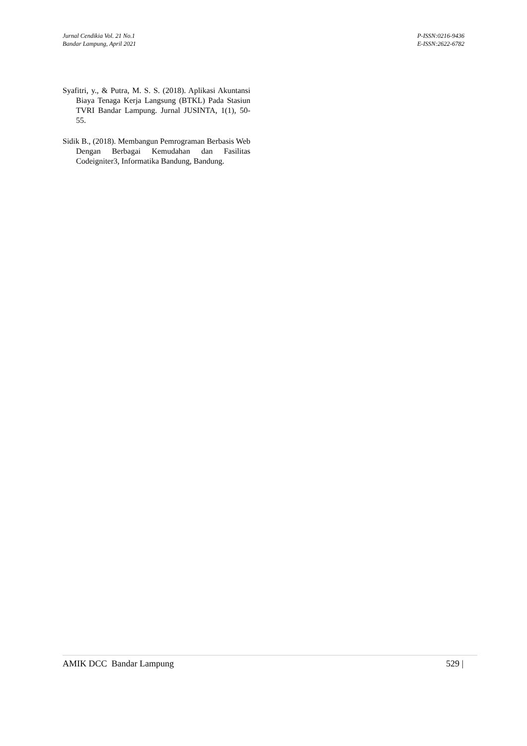Jurnal Cendikia Vol. 21 No.1
Bandar Lampung, April 2021
P-ISSN:0216-9436
E-ISSN:2622-6782
Syafitri, y., & Putra, M. S. S. (2018). Aplikasi Akuntansi Biaya Tenaga Kerja Langsung (BTKL) Pada Stasiun TVRI Bandar Lampung. Jurnal JUSINTA, 1(1), 50-55.
Sidik B., (2018). Membangun Pemrograman Berbasis Web Dengan Berbagai Kemudahan dan Fasilitas Codeigniter3, Informatika Bandung, Bandung.
AMIK DCC Bandar Lampung 529 |